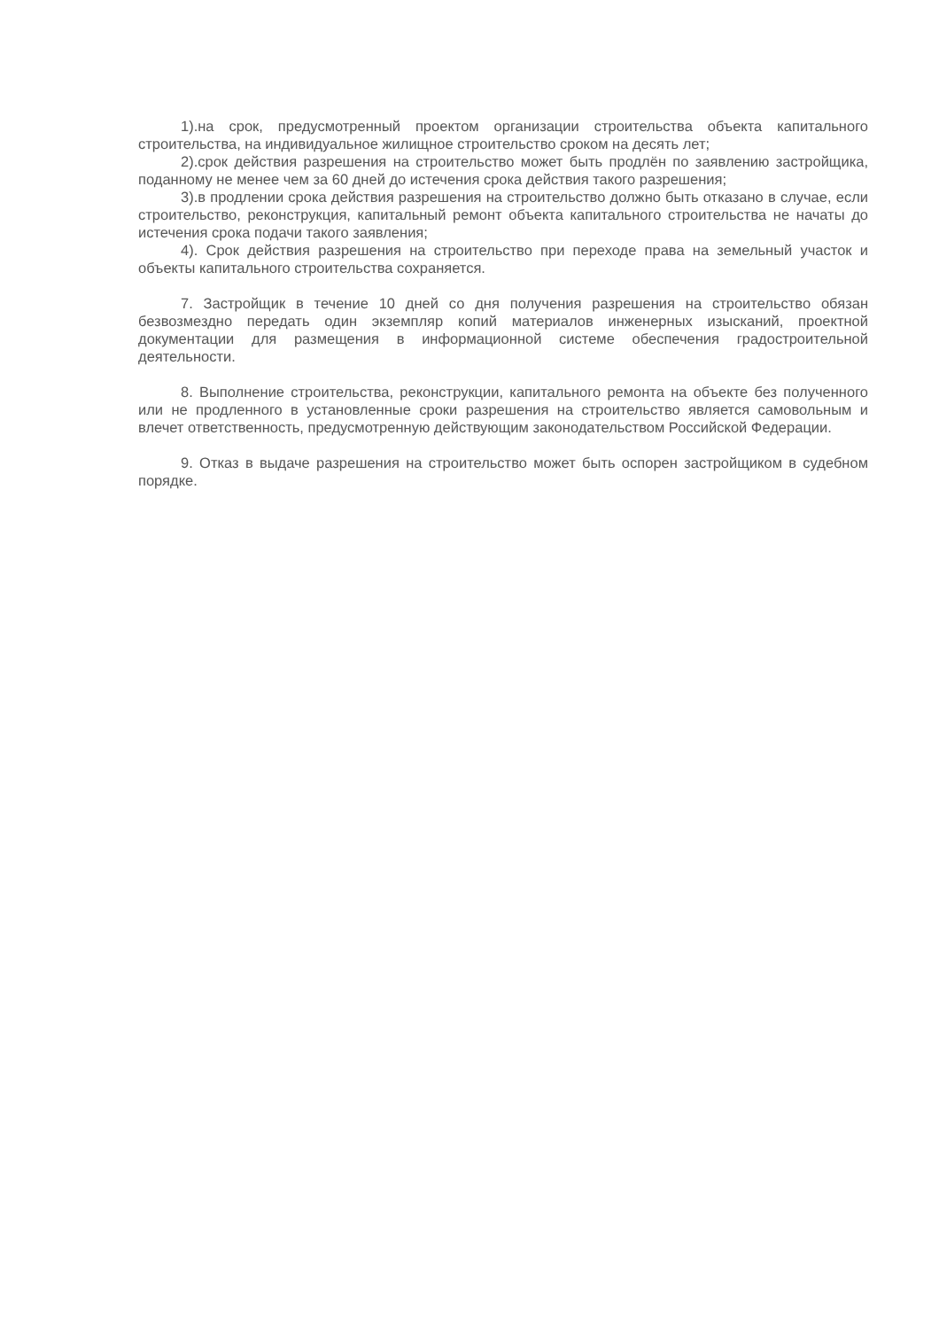1).на срок, предусмотренный проектом организации строительства объекта капитального строительства, на индивидуальное жилищное строительство сроком на десять лет;
2).срок действия разрешения на строительство может быть продлён по заявлению застройщика, поданному не менее чем за 60 дней до истечения срока действия такого разрешения;
3).в продлении срока действия разрешения на строительство должно быть отказано в случае, если строительство, реконструкция, капитальный ремонт объекта капитального строительства не начаты до истечения срока подачи такого заявления;
4). Срок действия разрешения на строительство при переходе права на земельный участок и объекты капитального строительства сохраняется.
7. Застройщик в течение 10 дней со дня получения разрешения на строительство обязан безвозмездно передать один экземпляр копий материалов инженерных изысканий, проектной документации для размещения в информационной системе обеспечения градостроительной деятельности.
8. Выполнение строительства, реконструкции, капитального ремонта на объекте без полученного или не продленного в установленные сроки разрешения на строительство является самовольным и влечет ответственность, предусмотренную действующим законодательством Российской Федерации.
9. Отказ в выдаче разрешения на строительство может быть оспорен застройщиком в судебном порядке.